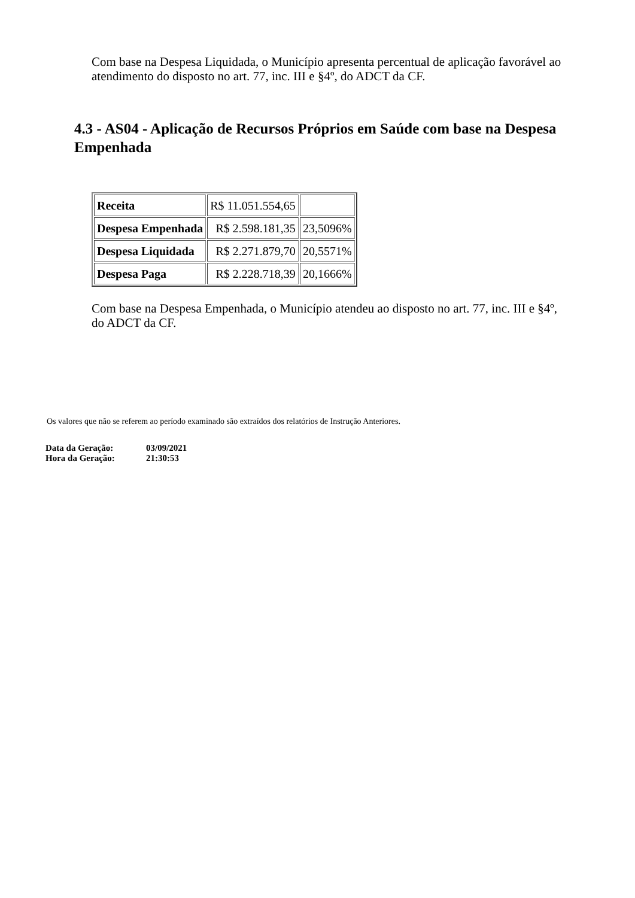Com base na Despesa Liquidada, o Município apresenta percentual de aplicação favorável ao atendimento do disposto no art. 77, inc. III e §4º, do ADCT da CF.
4.3 - AS04 - Aplicação de Recursos Próprios em Saúde com base na Despesa Empenhada
| Receita | R$ 11.051.554,65 | |
| Despesa Empenhada | R$ 2.598.181,35 | 23,5096% |
| Despesa Liquidada | R$ 2.271.879,70 | 20,5571% |
| Despesa Paga | R$ 2.228.718,39 | 20,1666% |
Com base na Despesa Empenhada, o Município atendeu ao disposto no art. 77, inc. III e §4º, do ADCT da CF.
Os valores que não se referem ao período examinado são extraídos dos relatórios de Instrução Anteriores.
| Data da Geração: | 03/09/2021 |
| Hora da Geração: | 21:30:53 |